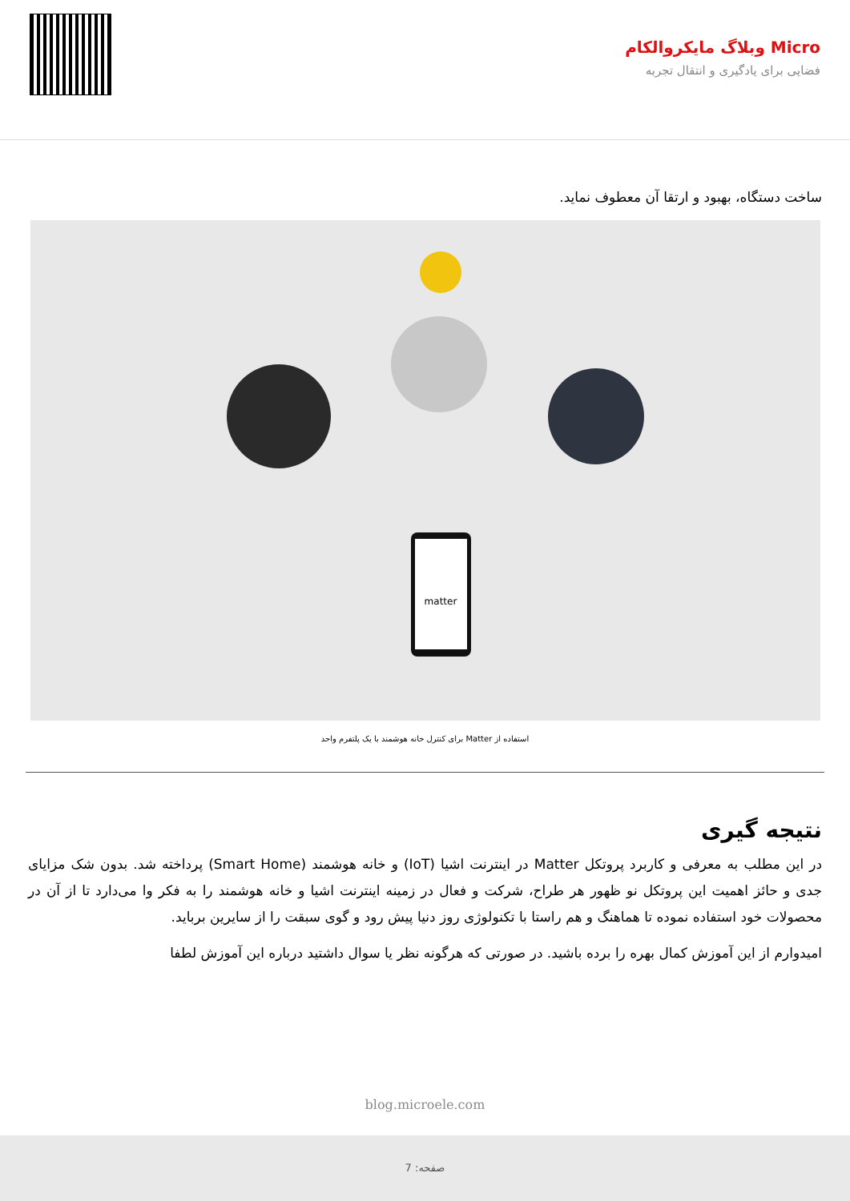Micro وبلاگ مایکروالکام
فضایی برای یادگیری و انتقال تجربه
ساخت دستگاه، بهبود و ارتقا آن معطوف نماید.
matter
استفاده از Matter برای کنترل خانه هوشمند با یک پلتفرم واحد
نتیجه گیری
در این مطلب به معرفی و کاربرد پروتکل Matter در اینترنت اشیا (IoT) و خانه هوشمند (Smart Home) پرداخته شد. بدون شک مزایای جدی و حائز اهمیت این پروتکل نو ظهور هر طراح، شرکت و فعال در زمینه اینترنت اشیا و خانه هوشمند را به فکر وا می‌دارد تا از آن در محصولات خود استفاده نموده تا هماهنگ و هم راستا با تکنولوژی روز دنیا پیش رود و گوی سبقت را از سایرین برباید.
امیدوارم از این آموزش کمال بهره را برده باشید. در صورتی که هرگونه نظر یا سوال داشتید درباره این آموزش لطفا
blog.microele.com
صفحه: 7